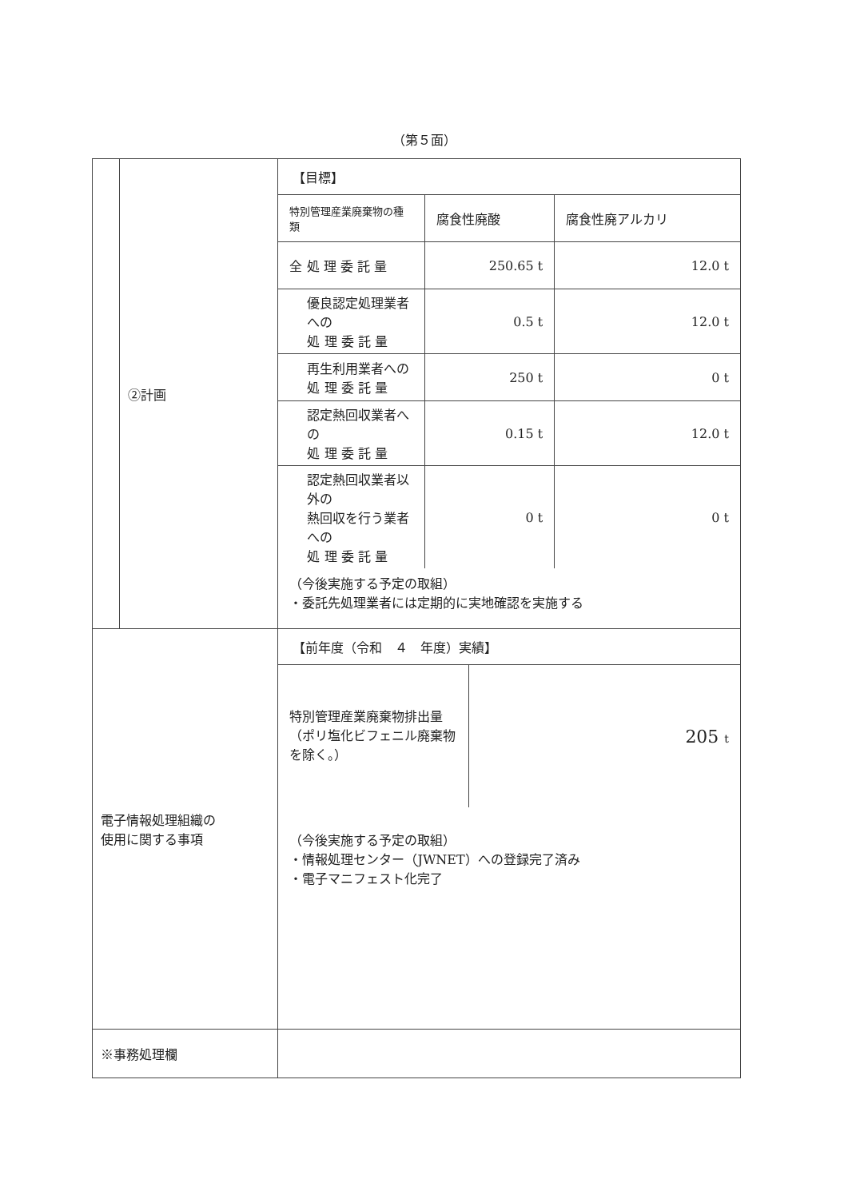（第５面）
| | ②計画 | 【目標】 / 特別管理産業廃棄物の種類 / 腐食性廃酸 / 腐食性廃アルカリ / / 全 処 理 委 託 量 / 250.65 t / 12.0 t / / 優良認定処理業者への 処 理 委 託 量 / 0.5 t / 12.0 t / / 再生利用業者への 処 理 委 託 量 / 250 t / 0 t / / 認定熱回収業者への 処 理 委 託 量 / 0.15 t / 12.0 t / / 認定熱回収業者以外の 熱回収を行う業者への 処 理 委 託 量 / 0 t / 0 t / （今後実施する予定の取組） ・委託先処理業者には定期的に実地確認を実施する |
| 電子情報処理組織の 使用に関する事項 | | 【前年度（令和 ４ 年度）実績】 / 特別管理産業廃棄物排出量 （ポリ塩化ビフェニル廃棄物を除く。） / 205 t / （今後実施する予定の取組） ・情報処理センター（JWNET）への登録完了済み ・電子マニフェスト化完了 |
| ※事務処理欄 | | |